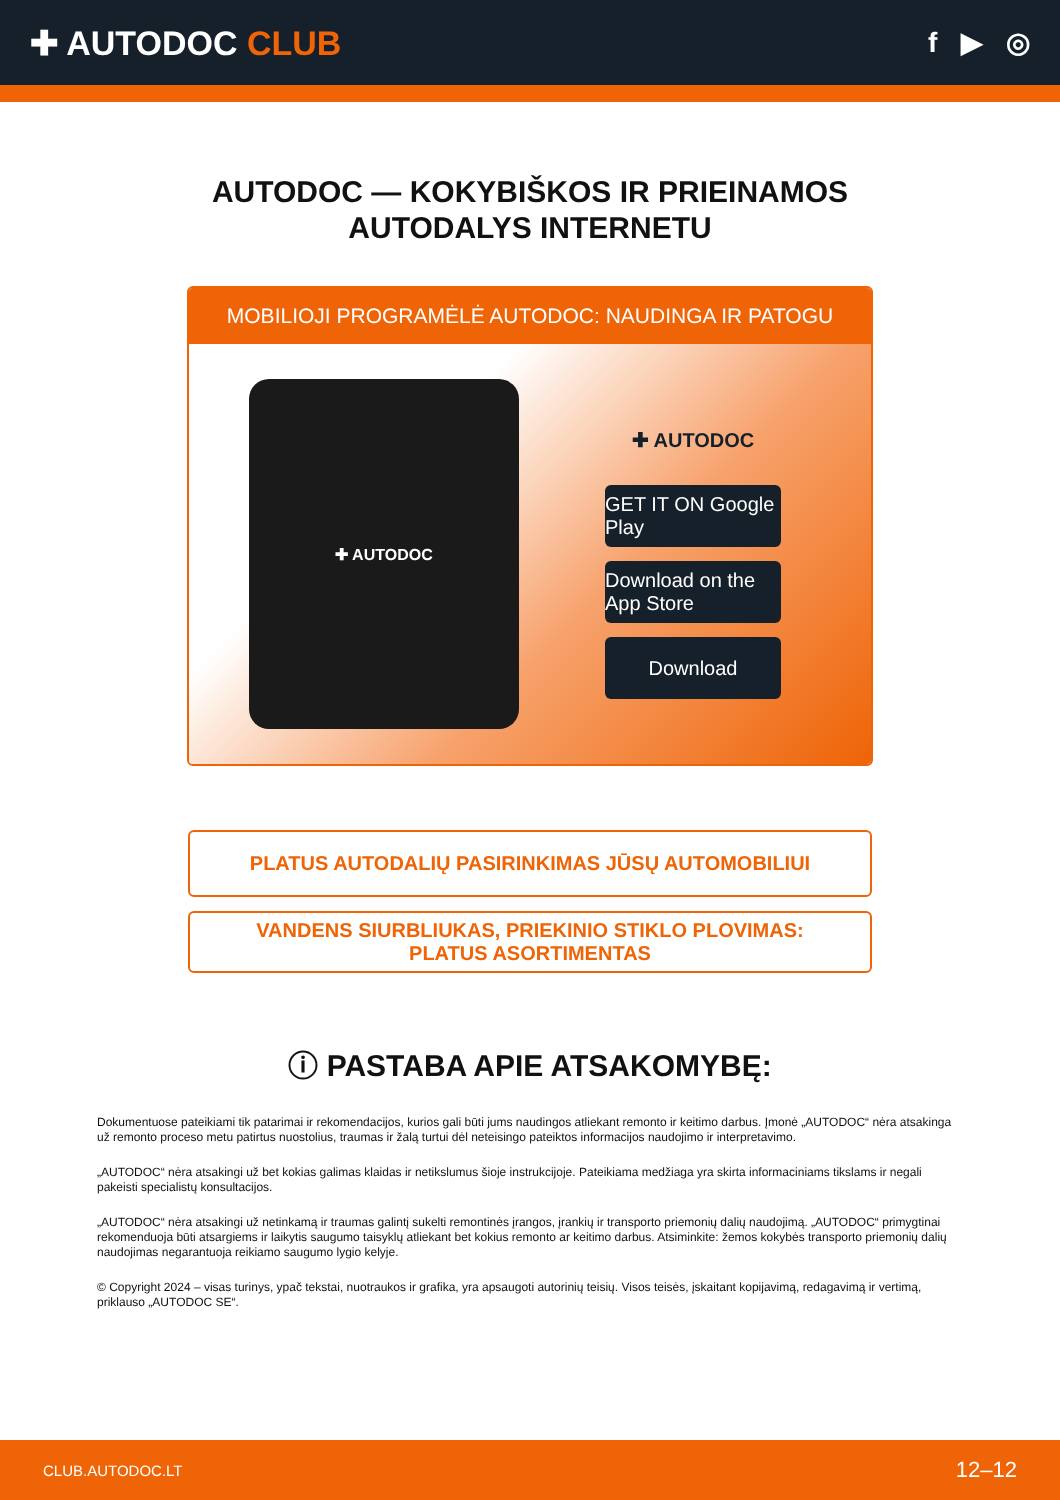✚ AUTODOC CLUB
f ▶ ◎
AUTODOC — KOKYBIŠKOS IR PRIEINAMOS
AUTODALYS INTERNETU
MOBILIOJI PROGRAMĖLĖ AUTODOC: NAUDINGA IR PATOGU
✚ AUTODOC
✚ AUTODOC
GET IT ON Google Play
Download on the App Store
Download
PLATUS AUTODALIŲ PASIRINKIMAS JŪSŲ AUTOMOBILIUI
VANDENS SIURBLIUKAS, PRIEKINIO STIKLO PLOVIMAS:
PLATUS ASORTIMENTAS
ⓘ PASTABA APIE ATSAKOMYBĘ:
Dokumentuose pateikiami tik patarimai ir rekomendacijos, kurios gali būti jums naudingos atliekant remonto ir keitimo darbus. Įmonė „AUTODOC“ nėra atsakinga už remonto proceso metu patirtus nuostolius, traumas ir žalą turtui dėl neteisingo pateiktos informacijos naudojimo ir interpretavimo.
„AUTODOC“ nėra atsakingi už bet kokias galimas klaidas ir netikslumus šioje instrukcijoje. Pateikiama medžiaga yra skirta informaciniams tikslams ir negali pakeisti specialistų konsultacijos.
„AUTODOC“ nėra atsakingi už netinkamą ir traumas galintį sukelti remontinės įrangos, įrankių ir transporto priemonių dalių naudojimą. „AUTODOC“ primygtinai rekomenduoja būti atsargiems ir laikytis saugumo taisyklų atliekant bet kokius remonto ar keitimo darbus. Atsiminkite: žemos kokybės transporto priemonių dalių naudojimas negarantuoja reikiamo saugumo lygio kelyje.
© Copyright 2024 – visas turinys, ypač tekstai, nuotraukos ir grafika, yra apsaugoti autorinių teisių. Visos teisės, įskaitant kopijavimą, redagavimą ir vertimą, priklauso „AUTODOC SE“.
CLUB.AUTODOC.LT 12–12